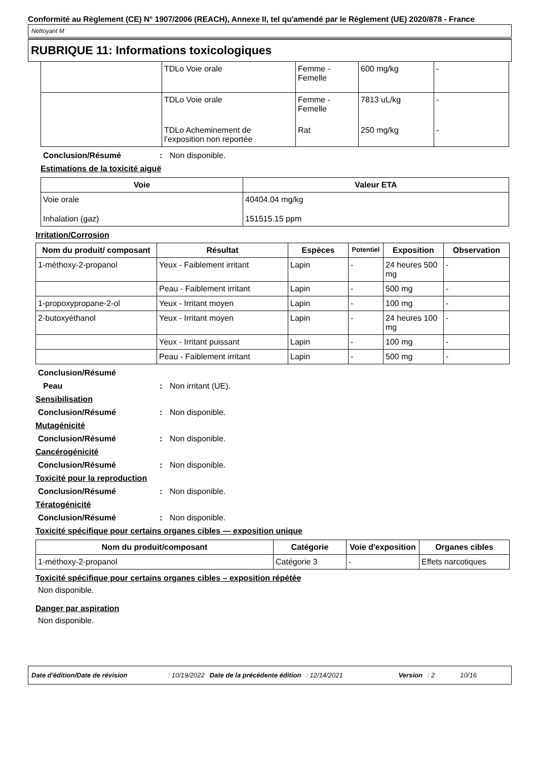Conformité au Règlement (CE) N° 1907/2006 (REACH), Annexe II, tel qu'amendé par le Règlement (UE) 2020/878 - France
Nettoyant M
RUBRIQUE 11: Informations toxicologiques
| | TDLo Voie orale | Femme - Femelle | 600 mg/kg | - |
| | TDLo Voie orale | Femme - Femelle | 7813 uL/kg | - |
| | TDLo Acheminement de l’exposition non reportée | Rat | 250 mg/kg | - |
Conclusion/Résumé: Non disponible.
Estimations de la toxicité aiguë
| Voie | Valeur ETA |
| --- | --- |
| Voie orale | 40404.04 mg/kg |
| Inhalation (gaz) | 151515.15 ppm |
Irritation/Corrosion
| Nom du produit/ composant | Résultat | Espèces | Potentiel | Exposition | Observation |
| --- | --- | --- | --- | --- | --- |
| 1-méthoxy-2-propanol | Yeux - Faiblement irritant | Lapin | - | 24 heures 500 mg | - |
| | Peau - Faiblement irritant | Lapin | - | 500 mg | - |
| 1-propoxypropane-2-ol | Yeux - Irritant moyen | Lapin | - | 100 mg | - |
| 2-butoxyéthanol | Yeux - Irritant moyen | Lapin | - | 24 heures 100 mg | - |
| | Yeux - Irritant puissant | Lapin | - | 100 mg | - |
| | Peau - Faiblement irritant | Lapin | - | 500 mg | - |
Conclusion/Résumé
Peau: Non irritant (UE).
Sensibilisation
Conclusion/Résumé: Non disponible.
Mutagénicité
Conclusion/Résumé: Non disponible.
Cancérogénicité
Conclusion/Résumé: Non disponible.
Toxicité pour la reproduction
Conclusion/Résumé: Non disponible.
Tératogénicité
Conclusion/Résumé: Non disponible.
Toxicité spécifique pour certains organes cibles — exposition unique
| Nom du produit/composant | Catégorie | Voie d'exposition | Organes cibles |
| --- | --- | --- | --- |
| 1-méthoxy-2-propanol | Catégorie 3 | - | Effets narcotiques |
Toxicité spécifique pour certains organes cibles – exposition répétée
Non disponible.
Danger par aspiration
Non disponible.
Date d'édition/Date de révision: 10/19/2022 Date de la précédente édition: 12/14/2021 Version: 2 10/16